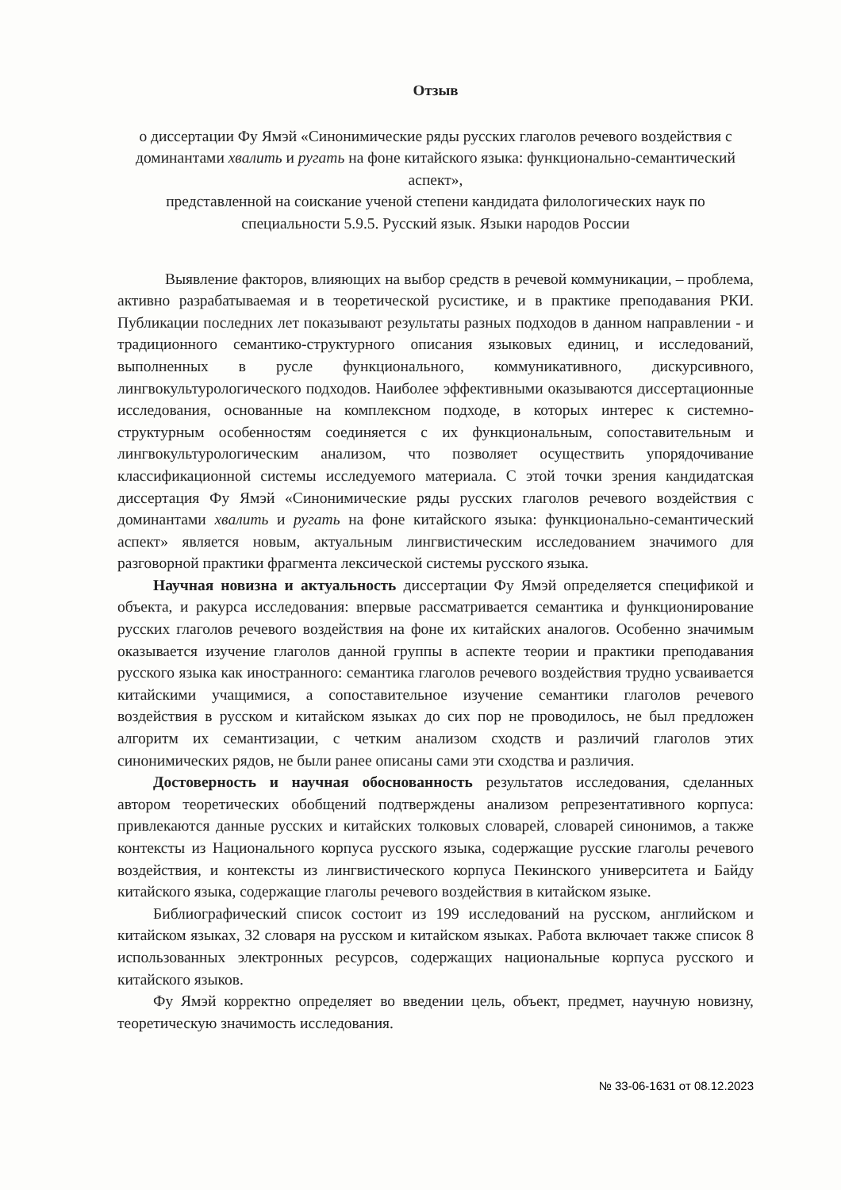Отзыв
о диссертации Фу Ямэй «Синонимические ряды русских глаголов речевого воздействия с доминантами хвалить и ругать на фоне китайского языка: функционально-семантический аспект»,
представленной на соискание ученой степени кандидата филологических наук по специальности 5.9.5. Русский язык. Языки народов России
Выявление факторов, влияющих на выбор средств в речевой коммуникации, – проблема, активно разрабатываемая и в теоретической русистике, и в практике преподавания РКИ. Публикации последних лет показывают результаты разных подходов в данном направлении - и традиционного семантико-структурного описания языковых единиц, и исследований, выполненных в русле функционального, коммуникативного, дискурсивного, лингвокультурологического подходов. Наиболее эффективными оказываются диссертационные исследования, основанные на комплексном подходе, в которых интерес к системно-структурным особенностям соединяется с их функциональным, сопоставительным и лингвокультурологическим анализом, что позволяет осуществить упорядочивание классификационной системы исследуемого материала. С этой точки зрения кандидатская диссертация Фу Ямэй «Синонимические ряды русских глаголов речевого воздействия с доминантами хвалить и ругать на фоне китайского языка: функционально-семантический аспект» является новым, актуальным лингвистическим исследованием значимого для разговорной практики фрагмента лексической системы русского языка.
Научная новизна и актуальность диссертации Фу Ямэй определяется спецификой и объекта, и ракурса исследования: впервые рассматривается семантика и функционирование русских глаголов речевого воздействия на фоне их китайских аналогов. Особенно значимым оказывается изучение глаголов данной группы в аспекте теории и практики преподавания русского языка как иностранного: семантика глаголов речевого воздействия трудно усваивается китайскими учащимися, а сопоставительное изучение семантики глаголов речевого воздействия в русском и китайском языках до сих пор не проводилось, не был предложен алгоритм их семантизации, с четким анализом сходств и различий глаголов этих синонимических рядов, не были ранее описаны сами эти сходства и различия.
Достоверность и научная обоснованность результатов исследования, сделанных автором теоретических обобщений подтверждены анализом репрезентативного корпуса: привлекаются данные русских и китайских толковых словарей, словарей синонимов, а также контексты из Национального корпуса русского языка, содержащие русские глаголы речевого воздействия, и контексты из лингвистического корпуса Пекинского университета и Байду китайского языка, содержащие глаголы речевого воздействия в китайском языке.
Библиографический список состоит из 199 исследований на русском, английском и китайском языках, 32 словаря на русском и китайском языках. Работа включает также список 8 использованных электронных ресурсов, содержащих национальные корпуса русского и китайского языков.
Фу Ямэй корректно определяет во введении цель, объект, предмет, научную новизну, теоретическую значимость исследования.
№ 33-06-1631 от 08.12.2023